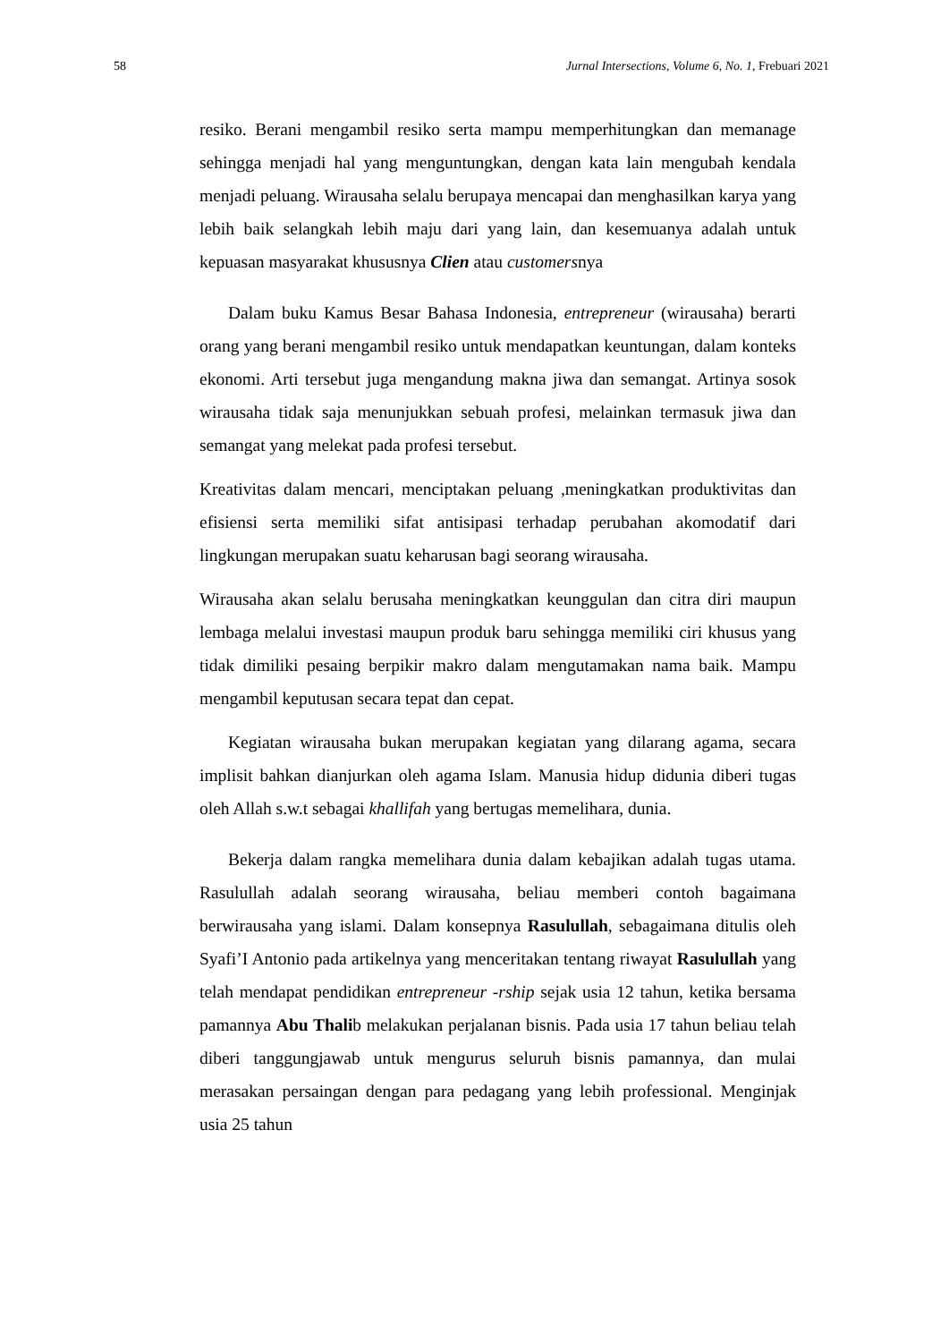58 Jurnal Intersections, Volume 6, No. 1, Frebuari 2021
resiko. Berani mengambil resiko serta mampu memperhitungkan dan memanage sehingga menjadi hal yang menguntungkan, dengan kata lain mengubah kendala menjadi peluang. Wirausaha selalu berupaya mencapai dan menghasilkan karya yang lebih baik selangkah lebih maju dari yang lain, dan kesemuanya adalah untuk kepuasan masyarakat khususnya Clien atau customersnya
Dalam buku Kamus Besar Bahasa Indonesia, entrepreneur (wirausaha) berarti orang yang berani mengambil resiko untuk mendapatkan keuntungan, dalam konteks ekonomi. Arti tersebut juga mengandung makna jiwa dan semangat. Artinya sosok wirausaha tidak saja menunjukkan sebuah profesi, melainkan termasuk jiwa dan semangat yang melekat pada profesi tersebut.
Kreativitas dalam mencari, menciptakan peluang ,meningkatkan produktivitas dan efisiensi serta memiliki sifat antisipasi terhadap perubahan akomodatif dari lingkungan merupakan suatu keharusan bagi seorang wirausaha.
Wirausaha akan selalu berusaha meningkatkan keunggulan dan citra diri maupun lembaga melalui investasi maupun produk baru sehingga memiliki ciri khusus yang tidak dimiliki pesaing berpikir makro dalam mengutamakan nama baik. Mampu mengambil keputusan secara tepat dan cepat.
Kegiatan wirausaha bukan merupakan kegiatan yang dilarang agama, secara implisit bahkan dianjurkan oleh agama Islam. Manusia hidup didunia diberi tugas oleh Allah s.w.t sebagai khallifah yang bertugas memelihara, dunia.
Bekerja dalam rangka memelihara dunia dalam kebajikan adalah tugas utama. Rasulullah adalah seorang wirausaha, beliau memberi contoh bagaimana berwirausaha yang islami. Dalam konsepnya Rasulullah, sebagaimana ditulis oleh Syafi’I Antonio pada artikelnya yang menceritakan tentang riwayat Rasulullah yang telah mendapat pendidikan entrepreneur -rship sejak usia 12 tahun, ketika bersama pamannya Abu Thalib melakukan perjalanan bisnis. Pada usia 17 tahun beliau telah diberi tanggungjawab untuk mengurus seluruh bisnis pamannya, dan mulai merasakan persaingan dengan para pedagang yang lebih professional. Menginjak usia 25 tahun